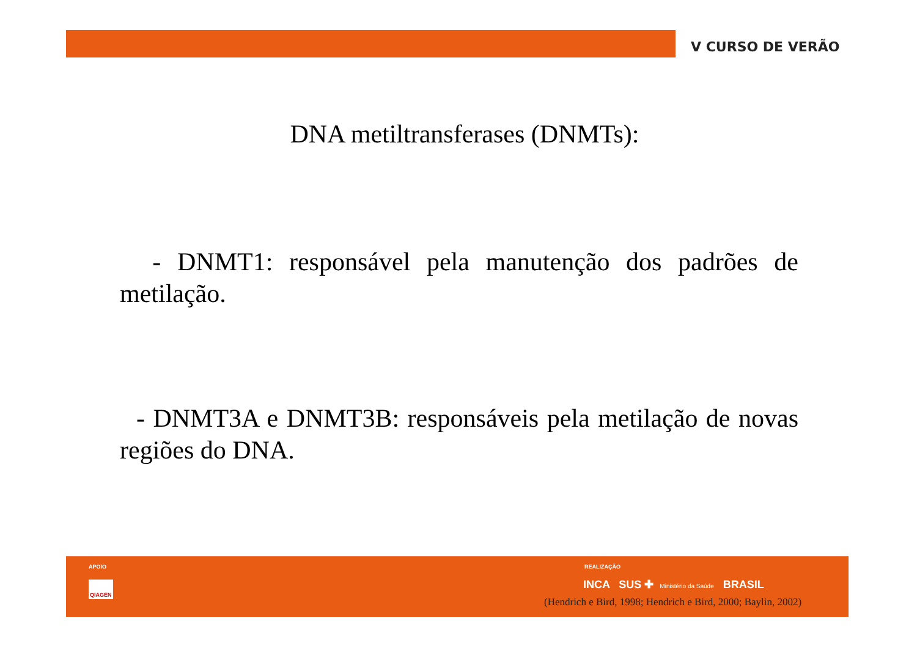V CURSO DE VERÃO
DNA metiltransferases (DNMTs):
- DNMT1: responsável pela manutenção dos padrões de metilação.
- DNMT3A e DNMT3B: responsáveis pela metilação de novas regiões do DNA.
APOIO
QIAGEN
REALIZAÇÃO
INCA SUS ✚ Ministério da Saúde BRASIL
(Hendrich e Bird, 1998; Hendrich e Bird, 2000; Baylin, 2002)